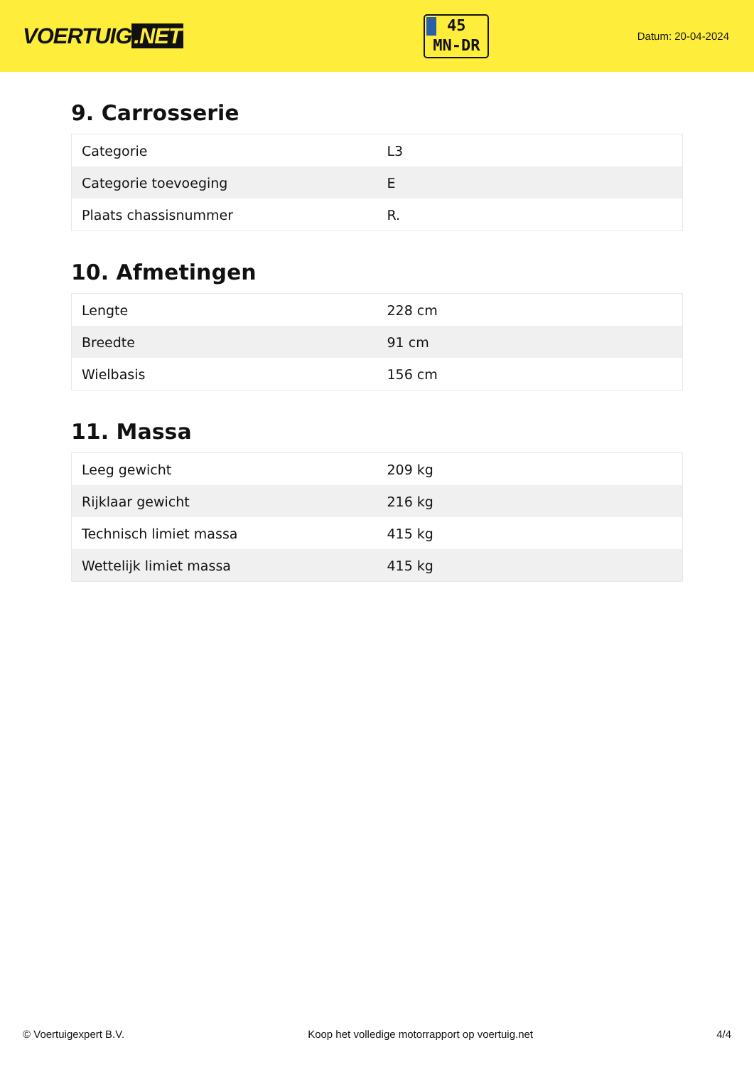VOERTUIG.NET
45
MN-DR
Datum: 20-04-2024
9. Carrosserie
| Categorie | L3 |
| Categorie toevoeging | E |
| Plaats chassisnummer | R. |
10. Afmetingen
| Lengte | 228 cm |
| Breedte | 91 cm |
| Wielbasis | 156 cm |
11. Massa
| Leeg gewicht | 209 kg |
| Rijklaar gewicht | 216 kg |
| Technisch limiet massa | 415 kg |
| Wettelijk limiet massa | 415 kg |
© Voertuigexpert B.V. Koop het volledige motorrapport op voertuig.net 4/4